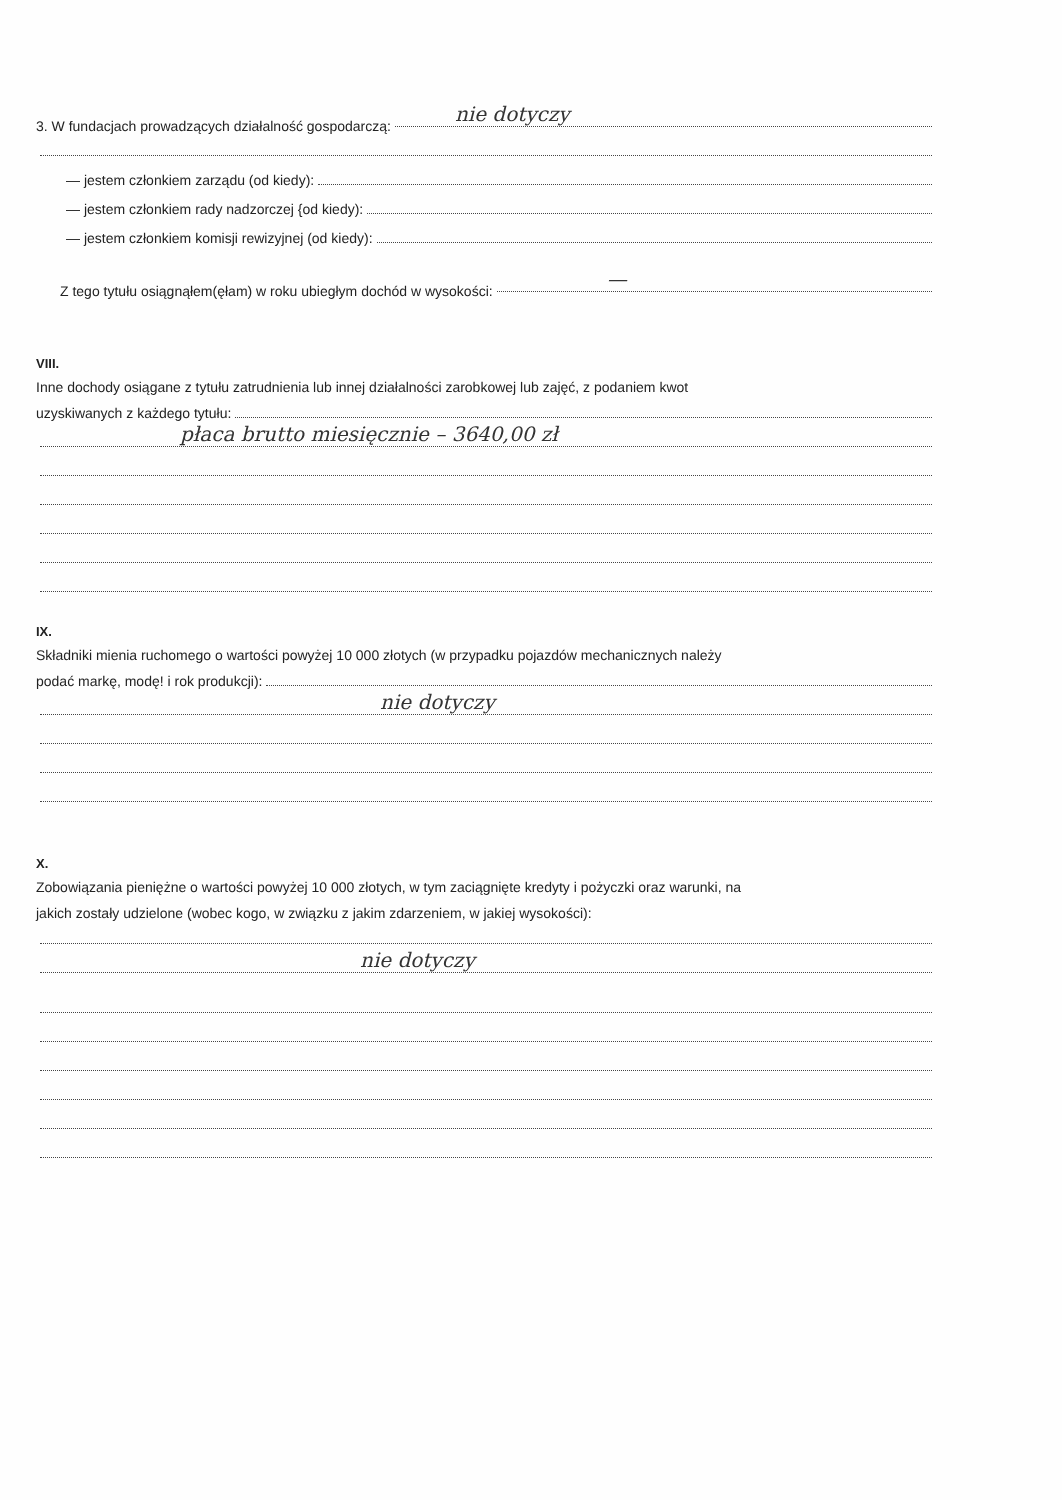3. W fundacjach prowadzących działalność gospodarczą: nie dotyczy
— jestem członkiem zarządu (od kiedy):
— jestem członkiem rady nadzorczej {od kiedy):
— jestem członkiem komisji rewizyjnej (od kiedy):
Z tego tytułu osiągnąłem(ęłam) w roku ubiegłym dochód w wysokości: —
VIII.
Inne dochody osiągane z tytułu zatrudnienia lub innej działalności zarobkowej lub zajęć, z podaniem kwot
uzyskiwanych z każdego tytułu:
płaca brutto miesięcznie – 3640,00 zł
IX.
Składniki mienia ruchomego o wartości powyżej 10 000 złotych (w przypadku pojazdów mechanicznych należy
podać markę, modę! i rok produkcji):
nie dotyczy
X.
Zobowiązania pieniężne o wartości powyżej 10 000 złotych, w tym zaciągnięte kredyty i pożyczki oraz warunki, na
jakich zostały udzielone (wobec kogo, w związku z jakim zdarzeniem, w jakiej wysokości):
nie dotyczy